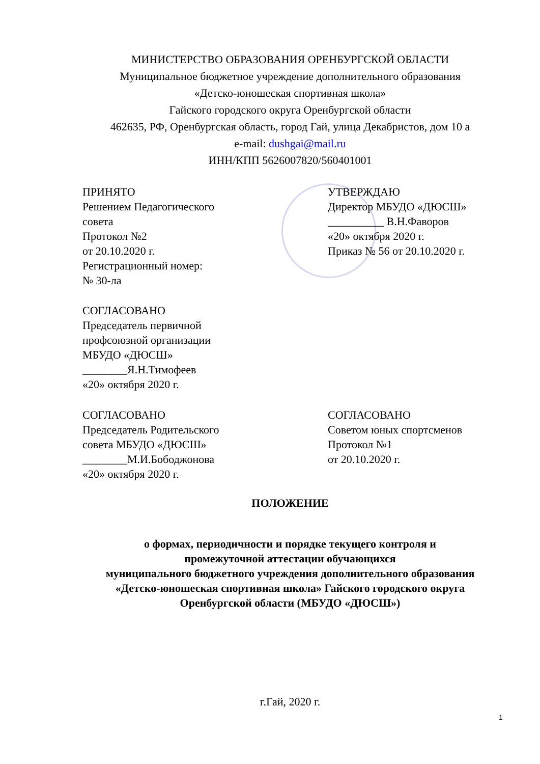МИНИСТЕРСТВО ОБРАЗОВАНИЯ ОРЕНБУРГСКОЙ ОБЛАСТИ
Муниципальное бюджетное учреждение дополнительного образования
«Детско-юношеская спортивная школа»
Гайского городского округа Оренбургской области
462635, РФ, Оренбургская область, город Гай, улица Декабристов, дом 10 а
e-mail: dushgai@mail.ru
ИНН/КПП 5626007820/560401001
ПРИНЯТО
Решением Педагогического
совета
Протокол №2
от 20.10.2020 г.
Регистрационный номер:
№ 30-ла
УТВЕРЖДАЮ
Директор МБУДО «ДЮСШ»
__________ В.Н.Фаворов
«20» октября 2020 г.
Приказ № 56 от 20.10.2020 г.
СОГЛАСОВАНО
Председатель первичной
профсоюзной организации
МБУДО «ДЮСШ»
________Я.Н.Тимофеев
«20» октября 2020 г.
СОГЛАСОВАНО
Председатель Родительского
совета МБУДО «ДЮСШ»
________М.И.Бободжонова
«20» октября 2020 г.
СОГЛАСОВАНО
Советом юных спортсменов
Протокол №1
от 20.10.2020 г.
ПОЛОЖЕНИЕ
о формах, периодичности и порядке текущего контроля и
промежуточной аттестации обучающихся
муниципального бюджетного учреждения дополнительного образования
«Детско-юношеская спортивная школа» Гайского городского округа
Оренбургской области (МБУДО «ДЮСШ»)
г.Гай, 2020 г.
1